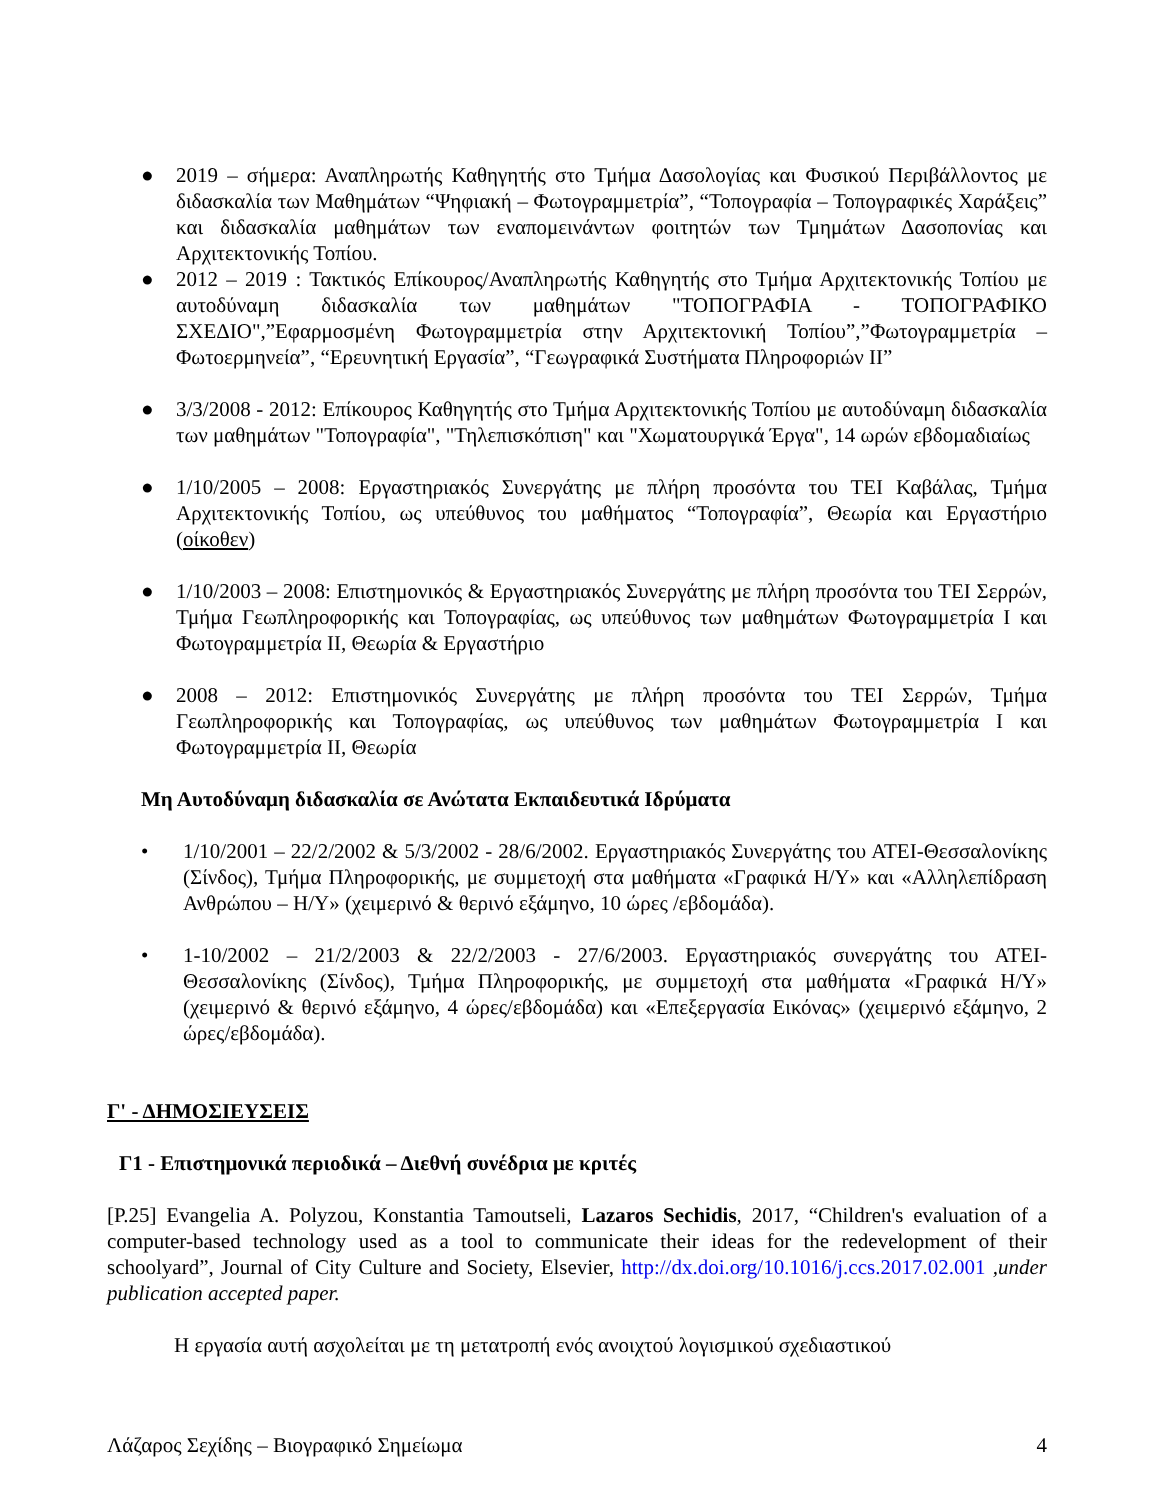● 2019 – σήμερα: Αναπληρωτής Καθηγητής στο Τμήμα Δασολογίας και Φυσικού Περιβάλλοντος με διδασκαλία των Μαθημάτων “Ψηφιακή – Φωτογραμμετρία”, “Τοπογραφία – Τοπογραφικές Χαράξεις” και διδασκαλία μαθημάτων των εναπομεινάντων φοιτητών των Τμημάτων Δασοπονίας και Αρχιτεκτονικής Τοπίου.
● 2012 – 2019 : Τακτικός Επίκουρος/Αναπληρωτής Καθηγητής στο Τμήμα Αρχιτεκτονικής Τοπίου με αυτοδύναμη διδασκαλία των μαθημάτων "ΤΟΠΟΓΡΑΦΙΑ - ΤΟΠΟΓΡΑΦΙΚΟ ΣΧΕΔΙΟ",”Εφαρμοσμένη Φωτογραμμετρία στην Αρχιτεκτονική Τοπίου”,”Φωτογραμμετρία – Φωτοερμηνεία”, “Ερευνητική Εργασία”, “Γεωγραφικά Συστήματα Πληροφοριών ΙΙ”
● 3/3/2008 - 2012: Επίκουρος Καθηγητής στο Τμήμα Αρχιτεκτονικής Τοπίου με αυτοδύναμη διδασκαλία των μαθημάτων "Τοπογραφία", "Τηλεπισκόπιση" και "Χωματουργικά Έργα", 14 ωρών εβδομαδιαίως
● 1/10/2005 – 2008: Εργαστηριακός Συνεργάτης με πλήρη προσόντα του ΤΕΙ Καβάλας, Τμήμα Αρχιτεκτονικής Τοπίου, ως υπεύθυνος του μαθήματος “Τοπογραφία”, Θεωρία και Εργαστήριο (οίκοθεν)
● 1/10/2003 – 2008: Επιστημονικός & Εργαστηριακός Συνεργάτης με πλήρη προσόντα του ΤΕΙ Σερρών, Τμήμα Γεωπληροφορικής και Τοπογραφίας, ως υπεύθυνος των μαθημάτων Φωτογραμμετρία Ι και Φωτογραμμετρία ΙΙ, Θεωρία & Εργαστήριο
● 2008 – 2012: Επιστημονικός Συνεργάτης με πλήρη προσόντα του ΤΕΙ Σερρών, Τμήμα Γεωπληροφορικής και Τοπογραφίας, ως υπεύθυνος των μαθημάτων Φωτογραμμετρία Ι και Φωτογραμμετρία ΙΙ, Θεωρία
Μη Αυτοδύναμη διδασκαλία σε Ανώτατα Εκπαιδευτικά Ιδρύματα
• 1/10/2001 – 22/2/2002 & 5/3/2002 - 28/6/2002. Εργαστηριακός Συνεργάτης του ΑΤΕΙ-Θεσσαλονίκης (Σίνδος), Τμήμα Πληροφορικής, με συμμετοχή στα μαθήματα «Γραφικά Η/Υ» και «Αλληλεπίδραση Ανθρώπου – Η/Υ» (χειμερινό & θερινό εξάμηνο, 10 ώρες /εβδομάδα).
• 1-10/2002 – 21/2/2003 & 22/2/2003 - 27/6/2003. Εργαστηριακός συνεργάτης του ΑΤΕΙ-Θεσσαλονίκης (Σίνδος), Τμήμα Πληροφορικής, με συμμετοχή στα μαθήματα «Γραφικά Η/Υ» (χειμερινό & θερινό εξάμηνο, 4 ώρες/εβδομάδα) και «Επεξεργασία Εικόνας» (χειμερινό εξάμηνο, 2 ώρες/εβδομάδα).
Γ' - ΔΗΜΟΣΙΕΥΣΕΙΣ
Γ1 - Επιστημονικά περιοδικά – Διεθνή συνέδρια με κριτές
[P.25] Evangelia A. Polyzou, Konstantia Tamoutseli, Lazaros Sechidis, 2017, “Children's evaluation of a computer-based technology used as a tool to communicate their ideas for the redevelopment of their schoolyard”, Journal of City Culture and Society, Elsevier, http://dx.doi.org/10.1016/j.ccs.2017.02.001 ,under publication accepted paper.
Η εργασία αυτή ασχολείται με τη μετατροπή ενός ανοιχτού λογισμικού σχεδιαστικού
Λάζαρος Σεχίδης – Βιογραφικό Σημείωμα 4